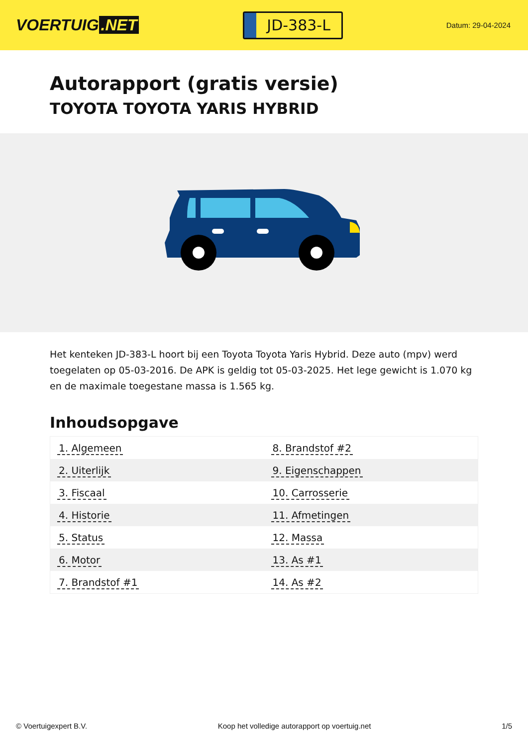VOERTUIG.NET
JD-383-L
Datum: 29-04-2024
Autorapport (gratis versie)
TOYOTA TOYOTA YARIS HYBRID
Het kenteken JD-383-L hoort bij een Toyota Toyota Yaris Hybrid. Deze auto (mpv) werd toegelaten op 05-03-2016. De APK is geldig tot 05-03-2025. Het lege gewicht is 1.070 kg en de maximale toegestane massa is 1.565 kg.
Inhoudsopgave
| 1. Algemeen | 8. Brandstof #2 |
| 2. Uiterlijk | 9. Eigenschappen |
| 3. Fiscaal | 10. Carrosserie |
| 4. Historie | 11. Afmetingen |
| 5. Status | 12. Massa |
| 6. Motor | 13. As #1 |
| 7. Brandstof #1 | 14. As #2 |
© Voertuigexpert B.V. Koop het volledige autorapport op voertuig.net
1/5